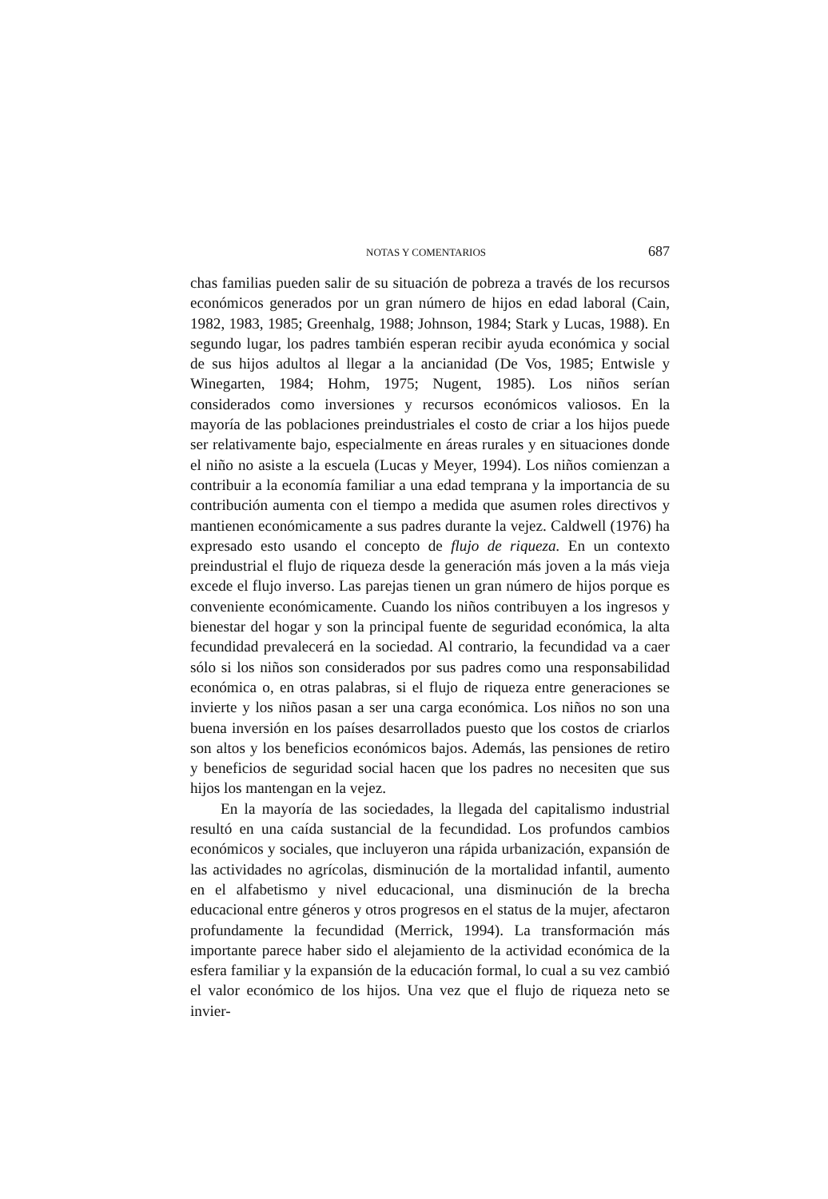NOTAS Y COMENTARIOS 687
chas familias pueden salir de su situación de pobreza a través de los recursos económicos generados por un gran número de hijos en edad laboral (Cain, 1982, 1983, 1985; Greenhalg, 1988; Johnson, 1984; Stark y Lucas, 1988). En segundo lugar, los padres también esperan recibir ayuda económica y social de sus hijos adultos al llegar a la ancianidad (De Vos, 1985; Entwisle y Winegarten, 1984; Hohm, 1975; Nugent, 1985). Los niños serían considerados como inversiones y recursos económicos valiosos. En la mayoría de las poblaciones preindustriales el costo de criar a los hijos puede ser relativamente bajo, especialmente en áreas rurales y en situaciones donde el niño no asiste a la escuela (Lucas y Meyer, 1994). Los niños comienzan a contribuir a la economía familiar a una edad temprana y la importancia de su contribución aumenta con el tiempo a medida que asumen roles directivos y mantienen económicamente a sus padres durante la vejez. Caldwell (1976) ha expresado esto usando el concepto de flujo de riqueza. En un contexto preindustrial el flujo de riqueza desde la generación más joven a la más vieja excede el flujo inverso. Las parejas tienen un gran número de hijos porque es conveniente económicamente. Cuando los niños contribuyen a los ingresos y bienestar del hogar y son la principal fuente de seguridad económica, la alta fecundidad prevalecerá en la sociedad. Al contrario, la fecundidad va a caer sólo si los niños son considerados por sus padres como una responsabilidad económica o, en otras palabras, si el flujo de riqueza entre generaciones se invierte y los niños pasan a ser una carga económica. Los niños no son una buena inversión en los países desarrollados puesto que los costos de criarlos son altos y los beneficios económicos bajos. Además, las pensiones de retiro y beneficios de seguridad social hacen que los padres no necesiten que sus hijos los mantengan en la vejez.
En la mayoría de las sociedades, la llegada del capitalismo industrial resultó en una caída sustancial de la fecundidad. Los profundos cambios económicos y sociales, que incluyeron una rápida urbanización, expansión de las actividades no agrícolas, disminución de la mortalidad infantil, aumento en el alfabetismo y nivel educacional, una disminución de la brecha educacional entre géneros y otros progresos en el status de la mujer, afectaron profundamente la fecundidad (Merrick, 1994). La transformación más importante parece haber sido el alejamiento de la actividad económica de la esfera familiar y la expansión de la educación formal, lo cual a su vez cambió el valor económico de los hijos. Una vez que el flujo de riqueza neto se invier-